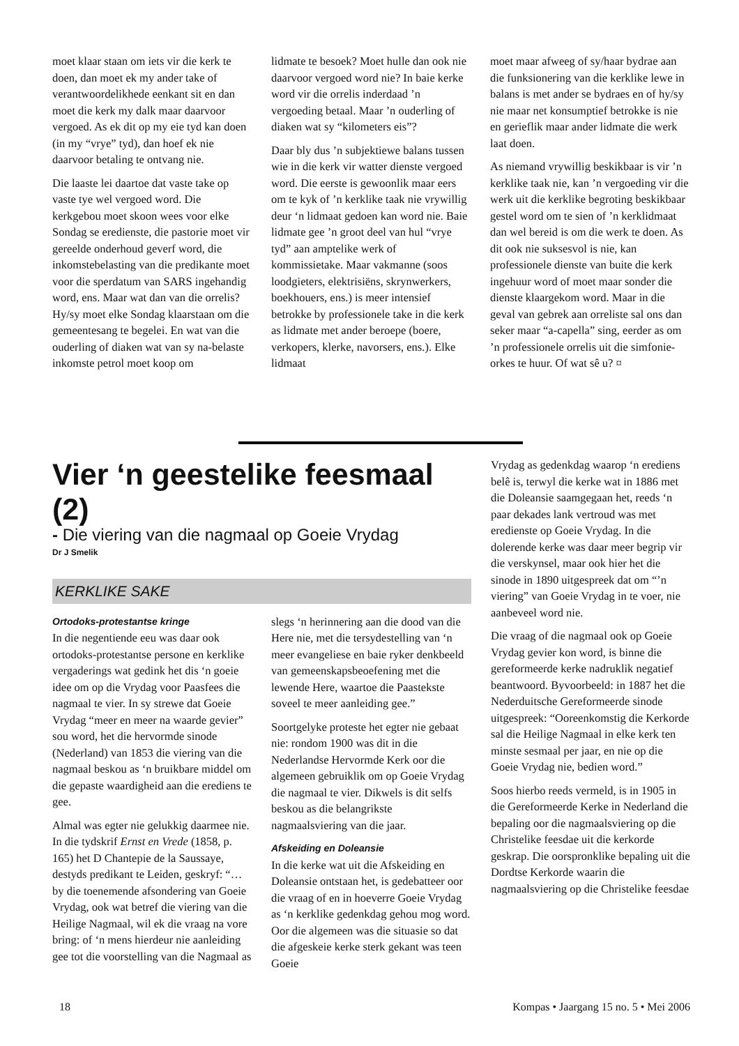moet klaar staan om iets vir die kerk te doen, dan moet ek my ander take of verantwoordelikhede eenkant sit en dan moet die kerk my dalk maar daarvoor vergoed. As ek dit op my eie tyd kan doen (in my “vrye” tyd), dan hoef ek nie daarvoor betaling te ontvang nie.
Die laaste lei daartoe dat vaste take op vaste tye wel vergoed word. Die kerkgebou moet skoon wees voor elke Sondag se eredienste, die pastorie moet vir gereelde onderhoud geverf word, die inkomstebelasting van die predikante moet voor die sperdatum van SARS ingehandig word, ens. Maar wat dan van die orrelis? Hy/sy moet elke Sondag klaarstaan om die gemeentesang te begelei. En wat van die ouderling of diaken wat van sy na-belaste inkomste petrol moet koop om
lidmate te besoek? Moet hulle dan ook nie daarvoor vergoed word nie? In baie kerke word vir die orrelis inderdaad ’n vergoeding betaal. Maar ’n ouderling of diaken wat sy “kilometers eis”?
Daar bly dus ’n subjektiewe balans tussen wie in die kerk vir watter dienste vergoed word. Die eerste is gewoonlik maar eers om te kyk of ’n kerklike taak nie vrywillig deur ‘n lidmaat gedoen kan word nie. Baie lidmate gee ’n groot deel van hul “vrye tyd” aan amptelike werk of kommissietake. Maar vakmanne (soos loodgieters, elektrisiëns, skrynwerkers, boekhouers, ens.) is meer intensief betrokke by professionele take in die kerk as lidmate met ander beroepe (boere, verkopers, klerke, navorsers, ens.). Elke lidmaat
moet maar afweeg of sy/haar bydrae aan die funksionering van die kerklike lewe in balans is met ander se bydraes en of hy/sy nie maar net konsumptief betrokke is nie en gerieflik maar ander lidmate die werk laat doen.
As niemand vrywillig beskikbaar is vir ’n kerklike taak nie, kan ’n vergoeding vir die werk uit die kerklike begroting beskikbaar gestel word om te sien of ’n kerklidmaat dan wel bereid is om die werk te doen. As dit ook nie suksesvol is nie, kan professionele dienste van buite die kerk ingehuur word of moet maar sonder die dienste klaargekom word. Maar in die geval van gebrek aan orreliste sal ons dan seker maar “a-capella” sing, eerder as om ’n professionele orrelis uit die simfonie-orkes te huur. Of wat sê u? ¤
Vier ‘n geestelike feesmaal (2)
- Die viering van die nagmaal op Goeie Vrydag
Dr J Smelik
KERKLIKE SAKE
Ortodoks-protestantse kringe
In die negentiende eeu was daar ook ortodoks-protestantse persone en kerklike vergaderings wat gedink het dis ‘n goeie idee om op die Vrydag voor Paasfees die nagmaal te vier. In sy strewe dat Goeie Vrydag “meer en meer na waarde gevier” sou word, het die hervormde sinode (Nederland) van 1853 die viering van die nagmaal beskou as ‘n bruikbare middel om die gepaste waardigheid aan die erediens te gee.
Almal was egter nie gelukkig daarmee nie. In die tydskrif Ernst en Vrede (1858, p. 165) het D Chantepie de la Saussaye, destyds predikant te Leiden, geskryf: “… by die toenemende afsondering van Goeie Vrydag, ook wat betref die viering van die Heilige Nagmaal, wil ek die vraag na vore bring: of ‘n mens hierdeur nie aanleiding gee tot die voorstelling van die Nagmaal as
slegs ‘n herinnering aan die dood van die Here nie, met die tersydestelling van ‘n meer evangeliese en baie ryker denkbeeld van gemeenskapsbeoefening met die lewende Here, waartoe die Paastekste soveel te meer aanleiding gee.”
Soortgelyke proteste het egter nie gebaat nie: rondom 1900 was dit in die Nederlandse Hervormde Kerk oor die algemeen gebruiklik om op Goeie Vrydag die nagmaal te vier. Dikwels is dit selfs beskou as die belangrikste nagmaalsviering van die jaar.
Afskeiding en Doleansie
In die kerke wat uit die Afskeiding en Doleansie ontstaan het, is gedebatteer oor die vraag of en in hoeverre Goeie Vrydag as ‘n kerklike gedenkdag gehou mog word. Oor die algemeen was die situasie so dat die afgeskeie kerke sterk gekant was teen Goeie
Vrydag as gedenkdag waarop ‘n erediens belê is, terwyl die kerke wat in 1886 met die Doleansie saamgegaan het, reeds ‘n paar dekades lank vertroud was met eredienste op Goeie Vrydag. In die dolerende kerke was daar meer begrip vir die verskynsel, maar ook hier het die sinode in 1890 uitgespreek dat om “’n viering” van Goeie Vrydag in te voer, nie aanbeveel word nie.
Die vraag of die nagmaal ook op Goeie Vrydag gevier kon word, is binne die gereformeerde kerke nadruklik negatief beantwoord. Byvoorbeeld: in 1887 het die Nederduitsche Gereformeerde sinode uitgespreek: “Ooreenkomstig die Kerkorde sal die Heilige Nagmaal in elke kerk ten minste sesmaal per jaar, en nie op die Goeie Vrydag nie, bedien word.”
Soos hierbo reeds vermeld, is in 1905 in die Gereformeerde Kerke in Nederland die bepaling oor die nagmaalsviering op die Christelike feesdae uit die kerkorde geskrap. Die oorspronklike bepaling uit die Dordtse Kerkorde waarin die nagmaalsviering op die Christelike feesdae
18 Kompas • Jaargang 15 no. 5 • Mei 2006